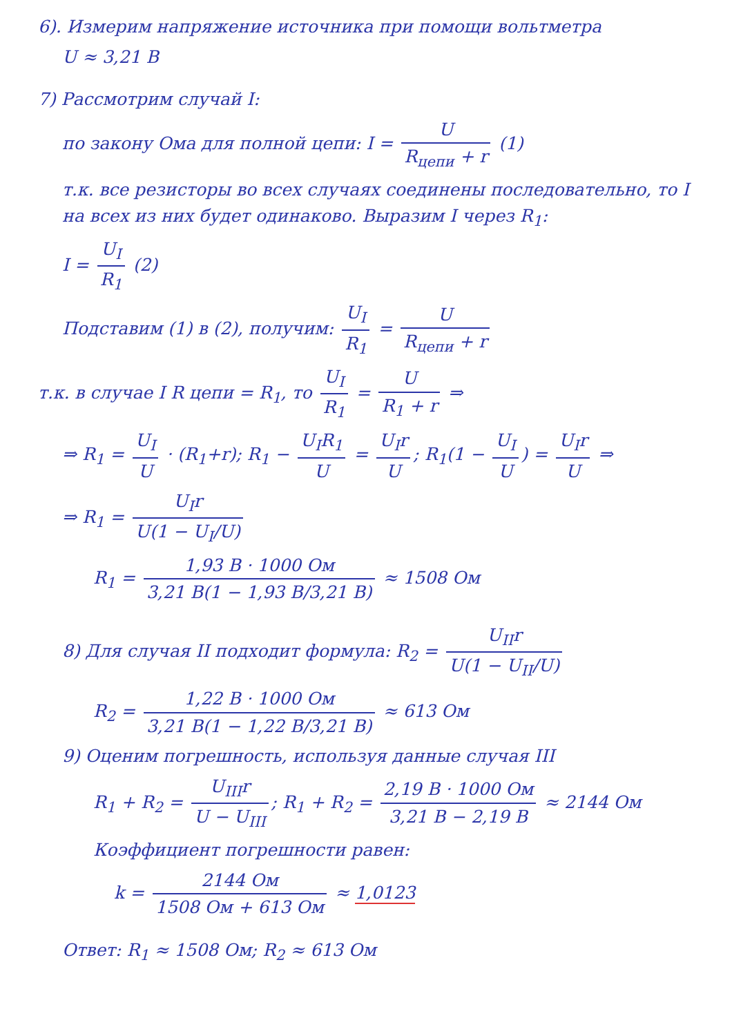6). Измерим напряжение источника при помощи вольтметра
U ≈ 3,21 В
7) Рассмотрим случай I:
по закону Ома для полной цепи: I = U R<sub>цепи</sub> + r (1)
т.к. все резисторы во всех случаях соединены последовательно, то I на всех из них будет одинаково. Выразим I через R<sub>1</sub>:
I = U<sub>I</sub> R<sub>1</sub> (2)
Подставим (1) в (2), получим: U<sub>I</sub> R<sub>1</sub> = U R<sub>цепи</sub> + r
т.к. в случае I R цепи = R<sub>1</sub>, то U<sub>I</sub> R<sub>1</sub> = U R<sub>1</sub> + r ⇒
⇒ R<sub>1</sub> = U<sub>I</sub> U · (R<sub>1</sub>+r); R<sub>1</sub> − U<sub>I</sub>R<sub>1</sub> U = U<sub>I</sub>r U; R<sub>1</sub>(1 − U<sub>I</sub> U) = U<sub>I</sub>r U ⇒
⇒ R<sub>1</sub> = U<sub>I</sub>r U(1 − U<sub>I</sub>/U)
R<sub>1</sub> = 1,93 В · 1000 Ом 3,21 В(1 − 1,93 В/3,21 В) ≈ 1508 Ом
8) Для случая II подходит формула: R<sub>2</sub> = U<sub>II</sub>r U(1 − U<sub>II</sub>/U)
R<sub>2</sub> = 1,22 В · 1000 Ом 3,21 В(1 − 1,22 В/3,21 В) ≈ 613 Ом
9) Оценим погрешность, используя данные случая III
R<sub>1</sub> + R<sub>2</sub> = U<sub>III</sub>r U − U<sub>III</sub>; R<sub>1</sub> + R<sub>2</sub> = 2,19 В · 1000 Ом 3,21 В − 2,19 В ≈ 2144 Ом
Коэффициент погрешности равен:
k = 2144 Ом 1508 Ом + 613 Ом ≈ 1,0123
Ответ: R<sub>1</sub> ≈ 1508 Ом; R<sub>2</sub> ≈ 613 Ом